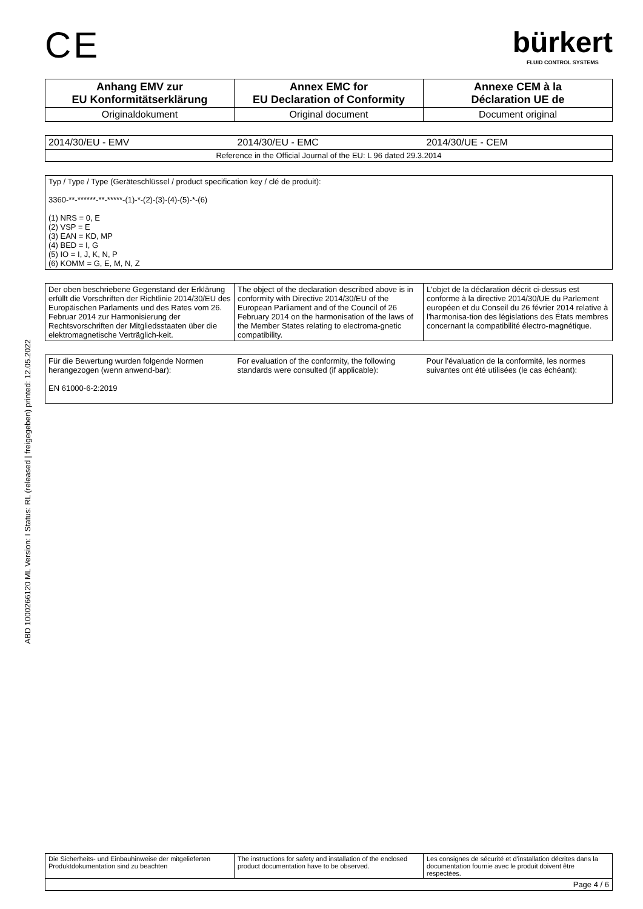ABD 1000266120 ML Version: I Status: RL (released | freigegeben) printed: 12.05.2022
CE
bürkert
FLUID CONTROL SYSTEMS
| Anhang EMV zur EU Konformitätserklärung | Annex EMC for EU Declaration of Conformity | Annexe CEM à la Déclaration UE de |
| --- | --- | --- |
| Originaldokument | Original document | Document original |
| 2014/30/EU - EMV | 2014/30/EU - EMC | 2014/30/UE - CEM |
| Reference in the Official Journal of the EU: L 96 dated 29.3.2014 | | |
| Typ / Type / Type (Geräteschlüssel / product specification key / clé de produit): 3360-**-******-**-*****-(1)-*-(2)-(3)-(4)-(5)-*-(6) (1) NRS = 0, E (2) VSP = E (3) EAN = KD, MP (4) BED = I, G (5) IO = I, J, K, N, P (6) KOMM = G, E, M, N, Z |
| Der oben beschriebene Gegenstand der Erklärung erfüllt die Vorschriften der Richtlinie 2014/30/EU des Europäischen Parlaments und des Rates vom 26. Februar 2014 zur Harmonisierung der Rechtsvorschriften der Mitgliedsstaaten über die elektromagnetische Verträglich-keit. | The object of the declaration described above is in conformity with Directive 2014/30/EU of the European Parliament and of the Council of 26 February 2014 on the harmonisation of the laws of the Member States relating to electroma-gnetic compatibility. | L'objet de la déclaration décrit ci-dessus est conforme à la directive 2014/30/UE du Parlement européen et du Conseil du 26 février 2014 relative à l'harmonisa-tion des législations des États membres concernant la compatibilité électro-magnétique. |
| Für die Bewertung wurden folgende Normen herangezogen (wenn anwend-bar): EN 61000-6-2:2019 | For evaluation of the conformity, the following standards were consulted (if applicable): | Pour l'évaluation de la conformité, les normes suivantes ont été utilisées (le cas échéant): |
| Die Sicherheits- und Einbauhinweise der mitgelieferten Produktdokumentation sind zu beachten | The instructions for safety and installation of the enclosed product documentation have to be observed. | Les consignes de sécurité et d'installation décrites dans la documentation fournie avec le produit doivent être respectées. |
| Page 4 / 6 | | |